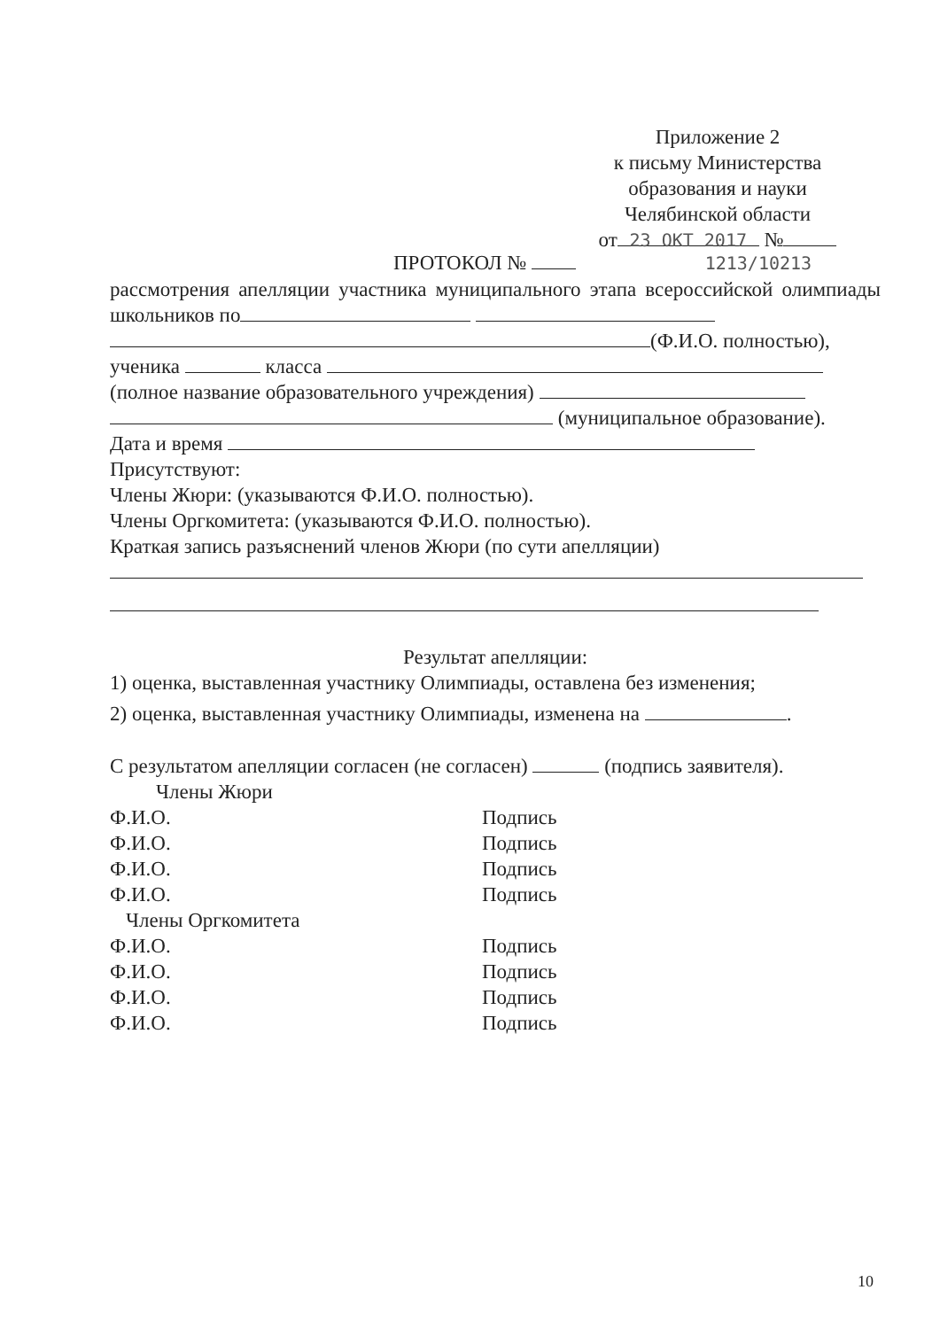Приложение 2
к письму Министерства
образования и науки
Челябинской области
от 23 ОКТ 2017 №
ПРОТОКОЛ № 1213/10213
рассмотрения апелляции участника муниципального этапа всероссийской олимпиады школьников по
(Ф.И.О. полностью),
ученика класса
(полное название образовательного учреждения)
(муниципальное образование).
Дата и время
Присутствуют:
Члены Жюри: (указываются Ф.И.О. полностью).
Члены Оргкомитета: (указываются Ф.И.О. полностью).
Краткая запись разъяснений членов Жюри (по сути апелляции)
Результат апелляции:
1) оценка, выставленная участнику Олимпиады, оставлена без изменения;
2) оценка, выставленная участнику Олимпиады, изменена на .
С результатом апелляции согласен (не согласен) (подпись заявителя).
Члены Жюри
Ф.И.О. Подпись
Ф.И.О. Подпись
Ф.И.О. Подпись
Ф.И.О. Подпись
Члены Оргкомитета
Ф.И.О. Подпись
Ф.И.О. Подпись
Ф.И.О. Подпись
Ф.И.О. Подпись
10